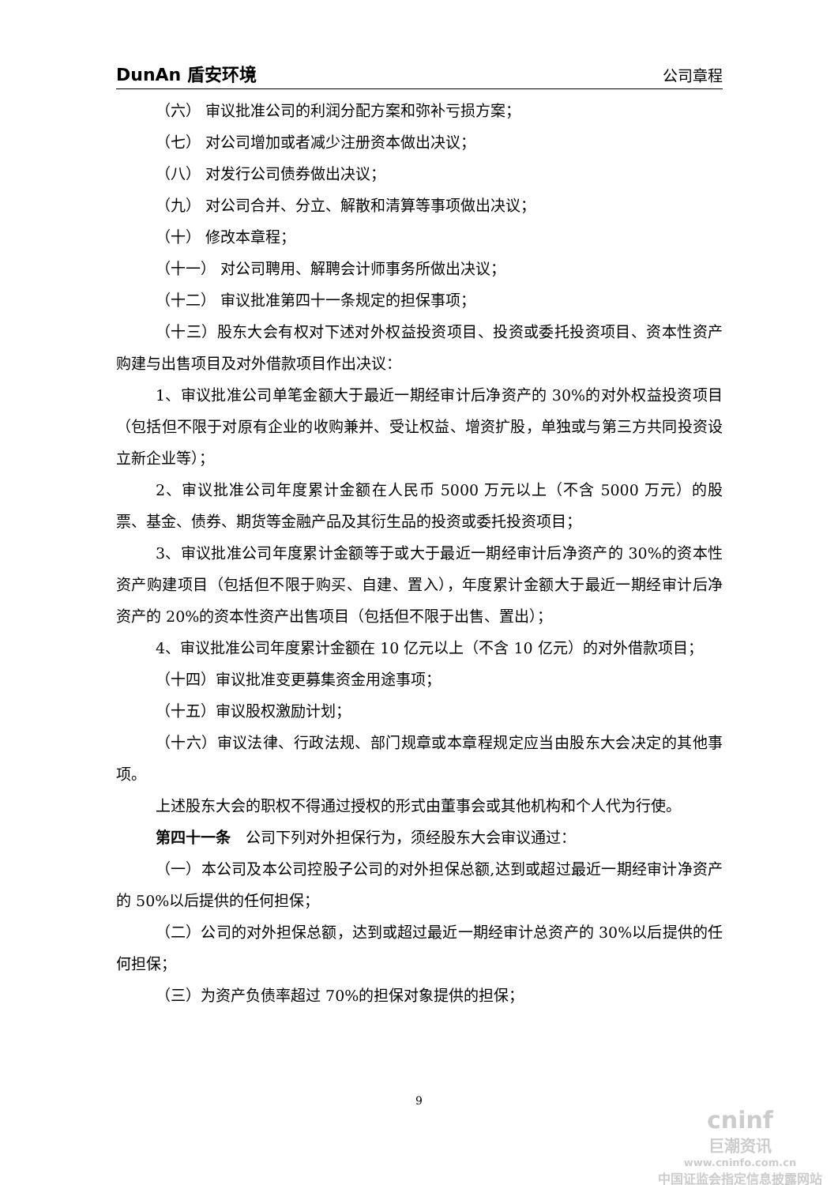DunAn 盾安环境 公司章程
（六） 审议批准公司的利润分配方案和弥补亏损方案；
（七） 对公司增加或者减少注册资本做出决议；
（八） 对发行公司债券做出决议；
（九） 对公司合并、分立、解散和清算等事项做出决议；
（十） 修改本章程；
（十一） 对公司聘用、解聘会计师事务所做出决议；
（十二） 审议批准第四十一条规定的担保事项；
（十三）股东大会有权对下述对外权益投资项目、投资或委托投资项目、资本性资产购建与出售项目及对外借款项目作出决议：
1、审议批准公司单笔金额大于最近一期经审计后净资产的 30%的对外权益投资项目（包括但不限于对原有企业的收购兼并、受让权益、增资扩股，单独或与第三方共同投资设立新企业等）；
2、审议批准公司年度累计金额在人民币 5000 万元以上（不含 5000 万元）的股票、基金、债券、期货等金融产品及其衍生品的投资或委托投资项目；
3、审议批准公司年度累计金额等于或大于最近一期经审计后净资产的 30%的资本性资产购建项目（包括但不限于购买、自建、置入），年度累计金额大于最近一期经审计后净资产的 20%的资本性资产出售项目（包括但不限于出售、置出）；
4、审议批准公司年度累计金额在 10 亿元以上（不含 10 亿元）的对外借款项目；
（十四）审议批准变更募集资金用途事项；
（十五）审议股权激励计划；
（十六）审议法律、行政法规、部门规章或本章程规定应当由股东大会决定的其他事项。
上述股东大会的职权不得通过授权的形式由董事会或其他机构和个人代为行使。
第四十一条　公司下列对外担保行为，须经股东大会审议通过：
（一）本公司及本公司控股子公司的对外担保总额,达到或超过最近一期经审计净资产的 50%以后提供的任何担保；
（二）公司的对外担保总额，达到或超过最近一期经审计总资产的 30%以后提供的任何担保；
（三）为资产负债率超过 70%的担保对象提供的担保；
9
cninf
巨潮资讯
www.cninfo.com.cn
中国证监会指定信息披露网站